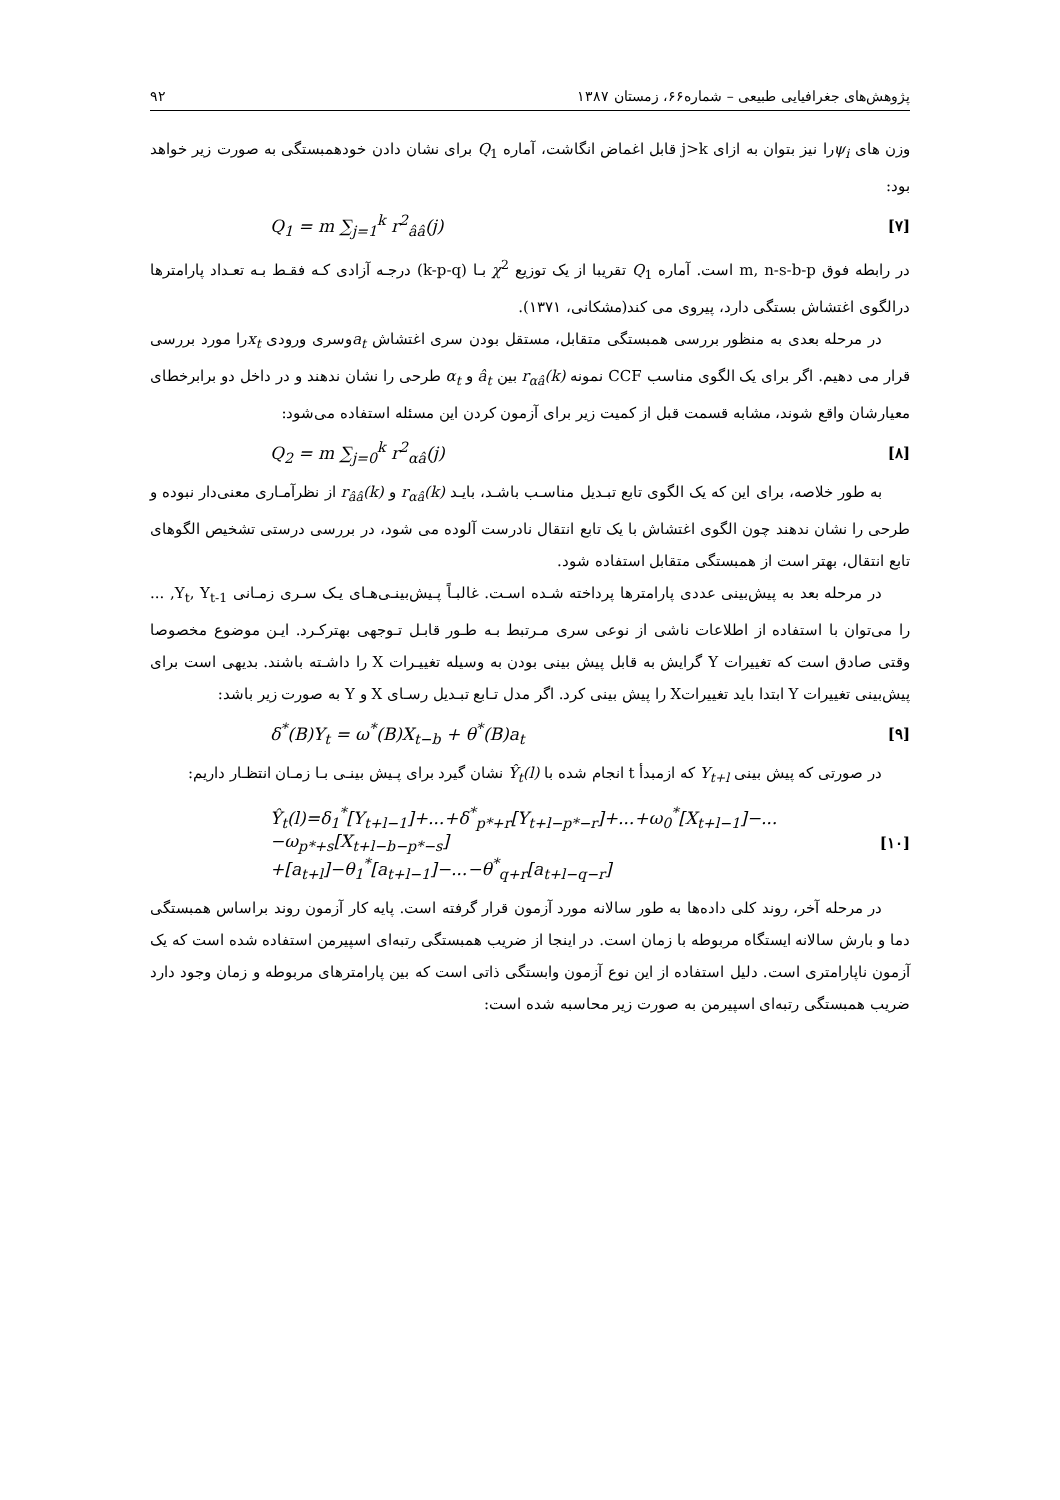پژوهش‌های جغرافیایی طبیعی – شماره۶۶، زمستان ۱۳۸۷ ۹۲
وزن های ψ<sub>i</sub>را نیز بتوان به ازای j>k قابل اغماض انگاشت، آماره Q<sub>1</sub> برای نشان دادن خودهمبستگی به صورت زیر خواهد بود:
[۷] Q<sub>1</sub> = m ∑<sub>j=1</sub><sup>k</sup> r<sup>2</sup><sub>ââ</sub>(j)
در رابطه فوق m, n-s-b-p است. آماره Q<sub>1</sub> تقریبا از یک توزیع χ<sup>2</sup> بـا (k-p-q) درجـه آزادی کـه فقـط بـه تعـداد پارامترها درالگوی اغتشاش بستگی دارد، پیروی می کند(مشکانی، ۱۳۷۱).
در مرحله بعدی به منظور بررسی همبستگی متقابل، مستقل بودن سری اغتشاش a<sub>t</sub>وسری ورودی x<sub>t</sub>را مورد بررسی قرار می دهیم. اگر برای یک الگوی مناسب CCF نمونه r<sub>αâ</sub>(k) بین â<sub>t</sub> و α<sub>t</sub> طرحی را نشان ندهند و در داخل دو برابرخطای معیارشان واقع شوند، مشابه قسمت قبل از کمیت زیر برای آزمون کردن این مسئله استفاده می‌شود:
[۸] Q<sub>2</sub> = m ∑<sub>j=0</sub><sup>k</sup> r<sup>2</sup><sub>αâ</sub>(j)
به طور خلاصه، برای این که یک الگوی تابع تبـدیل مناسـب باشـد، بایـد r<sub>αâ</sub>(k) و r<sub>ââ</sub>(k) از نظرآمـاری معنی‌دار نبوده و طرحی را نشان ندهند چون الگوی اغتشاش با یک تابع انتقال نادرست آلوده می شود، در بررسی درستی تشخیص الگوهای تابع انتقال، بهتر است از همبستگی متقابل استفاده شود.
در مرحله بعد به پیش‌بینی عددی پارامترها پرداخته شـده اسـت. غالبـاً پـیش‌بینـی‌هـای یـک سـری زمـانی Y<sub>t</sub>, Y<sub>t-1</sub>, ... را می‌توان با استفاده از اطلاعات ناشی از نوعی سری مـرتبط بـه طـور قابـل تـوجهی بهترکـرد. ایـن موضوع مخصوصا وقتی صادق است که تغییرات Y گرایش به قابل پیش بینی بودن به وسیله تغییـرات X را داشـته باشند. بدیهی است برای پیش‌بینی تغییرات Y ابتدا باید تغییراتX را پیش بینی کرد. اگر مدل تـابع تبـدیل رسـای X و Y به صورت زیر باشد:
[۹] δ<sup>*</sup>(B)Y<sub>t</sub> = ω<sup>*</sup>(B)X<sub>t−b</sub> + θ<sup>*</sup>(B)a<sub>t</sub>
در صورتی که پیش بینی Y<sub>t+l</sub> که ازمبدأ t انجام شده با Ŷ<sub>t</sub>(l) نشان گیرد برای پـیش بینـی بـا زمـان انتظـار داریم:
[۱۰] Ŷ<sub>t</sub>(l)=δ<sub>1</sub><sup>*</sup>[Y<sub>t+l−1</sub>]+...+δ<sup>*</sup><sub>p*+r</sub>[Y<sub>t+l−p*−r</sub>]+...+ω<sub>0</sub><sup>*</sup>[X<sub>t+l−1</sub>]−...−ω<sub>p*+s</sub>[X<sub>t+l−b−p*−s</sub>]
+[a<sub>t+l</sub>]−θ<sub>1</sub><sup>*</sup>[a<sub>t+l−1</sub>]−...−θ<sup>*</sup><sub>q+r</sub>[a<sub>t+l−q−r</sub>]
در مرحله آخر، روند کلی داده‌ها به طور سالانه مورد آزمون قرار گرفته است. پایه کار آزمون روند براساس همبستگی دما و بارش سالانه ایستگاه مربوطه با زمان است. در اینجا از ضریب همبستگی رتبه‌ای اسپیرمن استفاده شده است که یک آزمون ناپارامتری است. دلیل استفاده از این نوع آزمون وابستگی ذاتی است که بین پارامترهای مربوطه و زمان وجود دارد ضریب همبستگی رتبه‌ای اسپیرمن به صورت زیر محاسبه شده است: